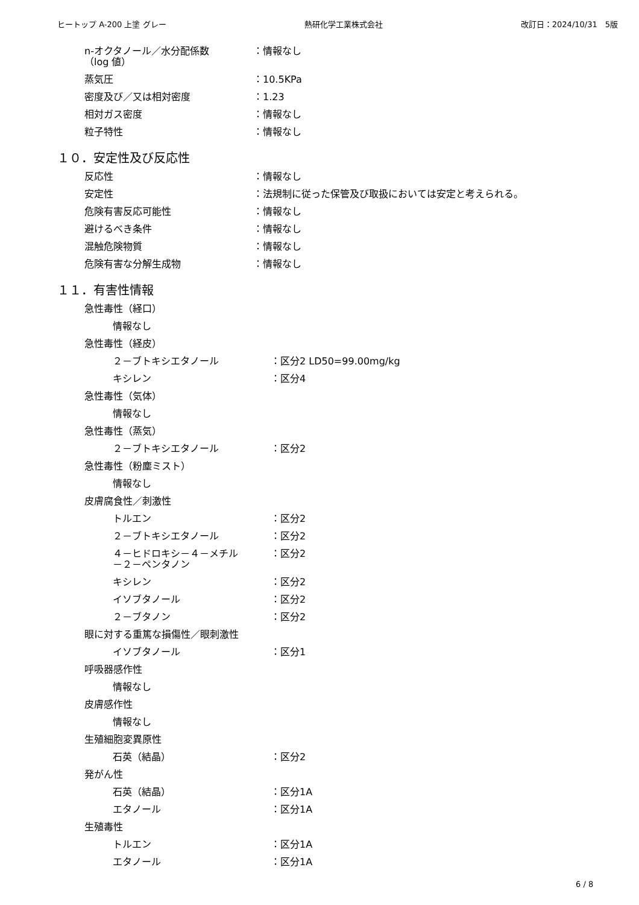ヒートップ A-200 上塗 グレー 熱研化学工業株式会社 改訂日：2024/10/31　5版
n-オクタノール／水分配係数
（log 値）
：情報なし
蒸気圧 ：10.5KPa
密度及び／又は相対密度 ：1.23
相対ガス密度 ：情報なし
粒子特性 ：情報なし
１０．安定性及び反応性
反応性 ：情報なし
安定性 ：法規制に従った保管及び取扱においては安定と考えられる。
危険有害反応可能性 ：情報なし
避けるべき条件 ：情報なし
混触危険物質 ：情報なし
危険有害な分解生成物 ：情報なし
１１．有害性情報
急性毒性（経口）
情報なし
急性毒性（経皮）
２－ブトキシエタノール ：区分2 LD50=99.00mg/kg
キシレン ：区分4
急性毒性（気体）
情報なし
急性毒性（蒸気）
２－ブトキシエタノール ：区分2
急性毒性（粉塵ミスト）
情報なし
皮膚腐食性／刺激性
トルエン ：区分2
２－ブトキシエタノール ：区分2
４－ヒドロキシ－４－メチル
－２－ペンタノン
：区分2
キシレン ：区分2
イソブタノール ：区分2
２－ブタノン ：区分2
眼に対する重篤な損傷性／眼刺激性
イソブタノール ：区分1
呼吸器感作性
情報なし
皮膚感作性
情報なし
生殖細胞変異原性
石英（結晶） ：区分2
発がん性
石英（結晶） ：区分1A
エタノール ：区分1A
生殖毒性
トルエン ：区分1A
エタノール ：区分1A
6 / 8